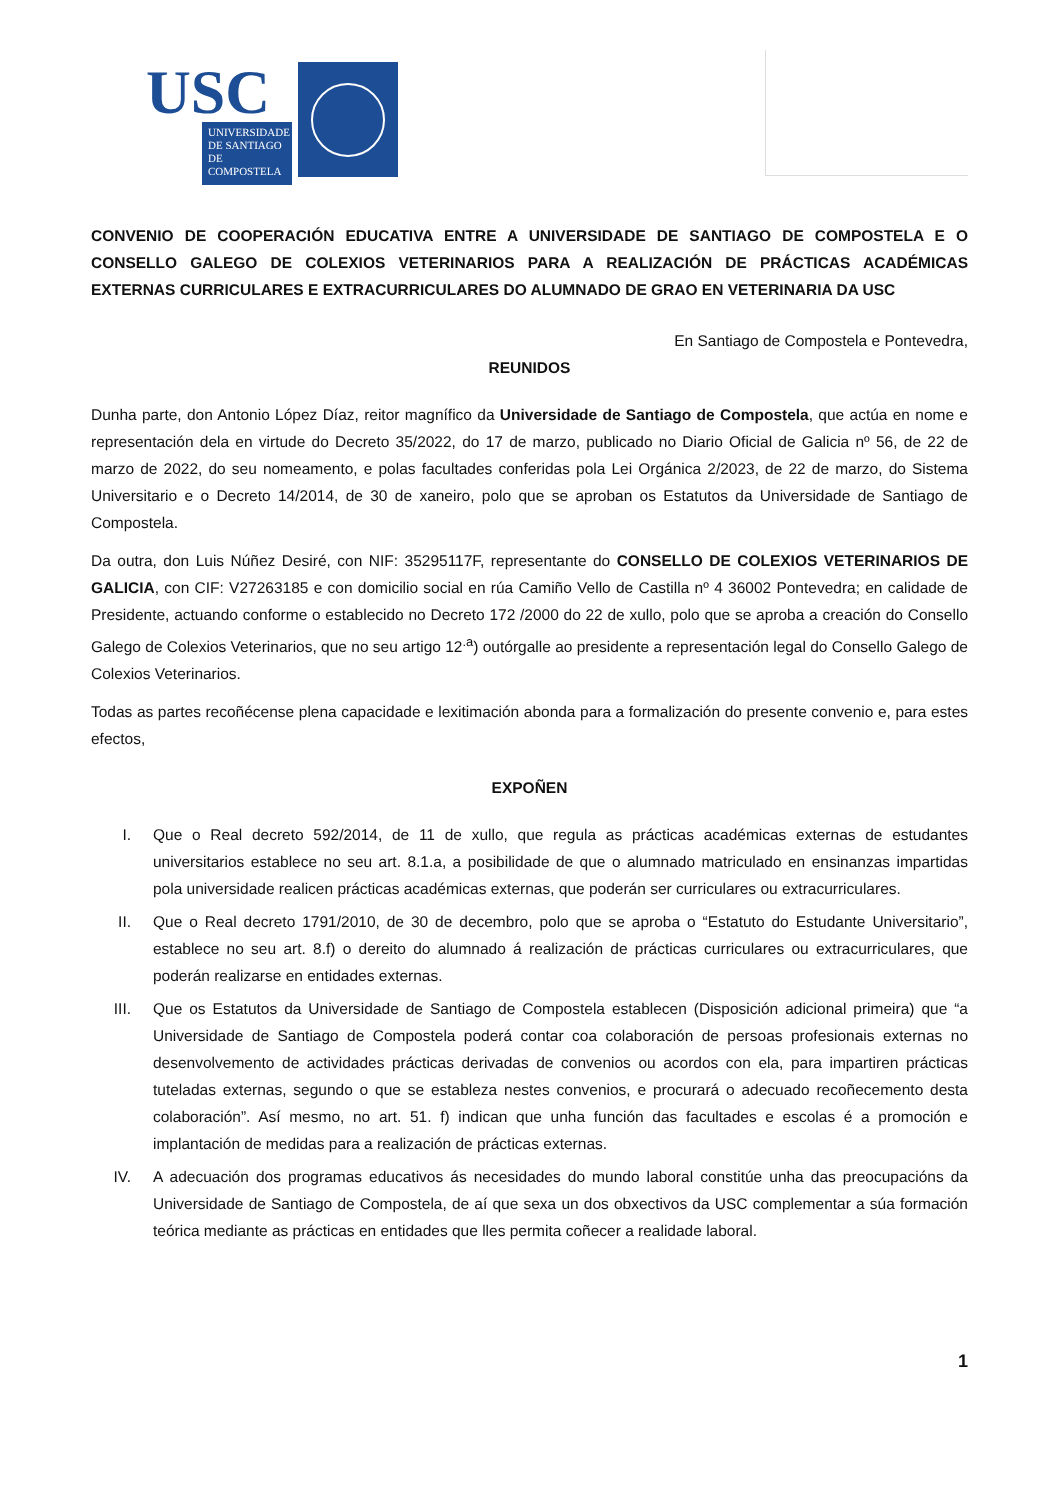USC
UNIVERSIDADE DE SANTIAGO DE COMPOSTELA
CONVENIO DE COOPERACIÓN EDUCATIVA ENTRE A UNIVERSIDADE DE SANTIAGO DE COMPOSTELA E O CONSELLO GALEGO DE COLEXIOS VETERINARIOS PARA A REALIZACIÓN DE PRÁCTICAS ACADÉMICAS EXTERNAS CURRICULARES E EXTRACURRICULARES DO ALUMNADO DE GRAO EN VETERINARIA DA USC
En Santiago de Compostela e Pontevedra,
REUNIDOS
Dunha parte, don Antonio López Díaz, reitor magnífico da Universidade de Santiago de Compostela, que actúa en nome e representación dela en virtude do Decreto 35/2022, do 17 de marzo, publicado no Diario Oficial de Galicia nº 56, de 22 de marzo de 2022, do seu nomeamento, e polas facultades conferidas pola Lei Orgánica 2/2023, de 22 de marzo, do Sistema Universitario e o Decreto 14/2014, de 30 de xaneiro, polo que se aproban os Estatutos da Universidade de Santiago de Compostela.
Da outra, don Luis Núñez Desiré, con NIF: 35295117F, representante do CONSELLO DE COLEXIOS VETERINARIOS DE GALICIA, con CIF: V27263185 e con domicilio social en rúa Camiño Vello de Castilla nº 4 36002 Pontevedra; en calidade de Presidente, actuando conforme o establecido no Decreto 172 /2000 do 22 de xullo, polo que se aproba a creación do Consello Galego de Colexios Veterinarios, que no seu artigo 12<sup>.a</sup>) outórgalle ao presidente a representación legal do Consello Galego de Colexios Veterinarios.
Todas as partes recoñécense plena capacidade e lexitimación abonda para a formalización do presente convenio e, para estes efectos,
EXPOÑEN
I. Que o Real decreto 592/2014, de 11 de xullo, que regula as prácticas académicas externas de estudantes universitarios establece no seu art. 8.1.a, a posibilidade de que o alumnado matriculado en ensinanzas impartidas pola universidade realicen prácticas académicas externas, que poderán ser curriculares ou extracurriculares.
II. Que o Real decreto 1791/2010, de 30 de decembro, polo que se aproba o “Estatuto do Estudante Universitario”, establece no seu art. 8.f) o dereito do alumnado á realización de prácticas curriculares ou extracurriculares, que poderán realizarse en entidades externas.
III. Que os Estatutos da Universidade de Santiago de Compostela establecen (Disposición adicional primeira) que “a Universidade de Santiago de Compostela poderá contar coa colaboración de persoas profesionais externas no desenvolvemento de actividades prácticas derivadas de convenios ou acordos con ela, para impartiren prácticas tuteladas externas, segundo o que se estableza nestes convenios, e procurará o adecuado recoñecemento desta colaboración”. Así mesmo, no art. 51. f) indican que unha función das facultades e escolas é a promoción e implantación de medidas para a realización de prácticas externas.
IV. A adecuación dos programas educativos ás necesidades do mundo laboral constitúe unha das preocupacións da Universidade de Santiago de Compostela, de aí que sexa un dos obxectivos da USC complementar a súa formación teórica mediante as prácticas en entidades que lles permita coñecer a realidade laboral.
1